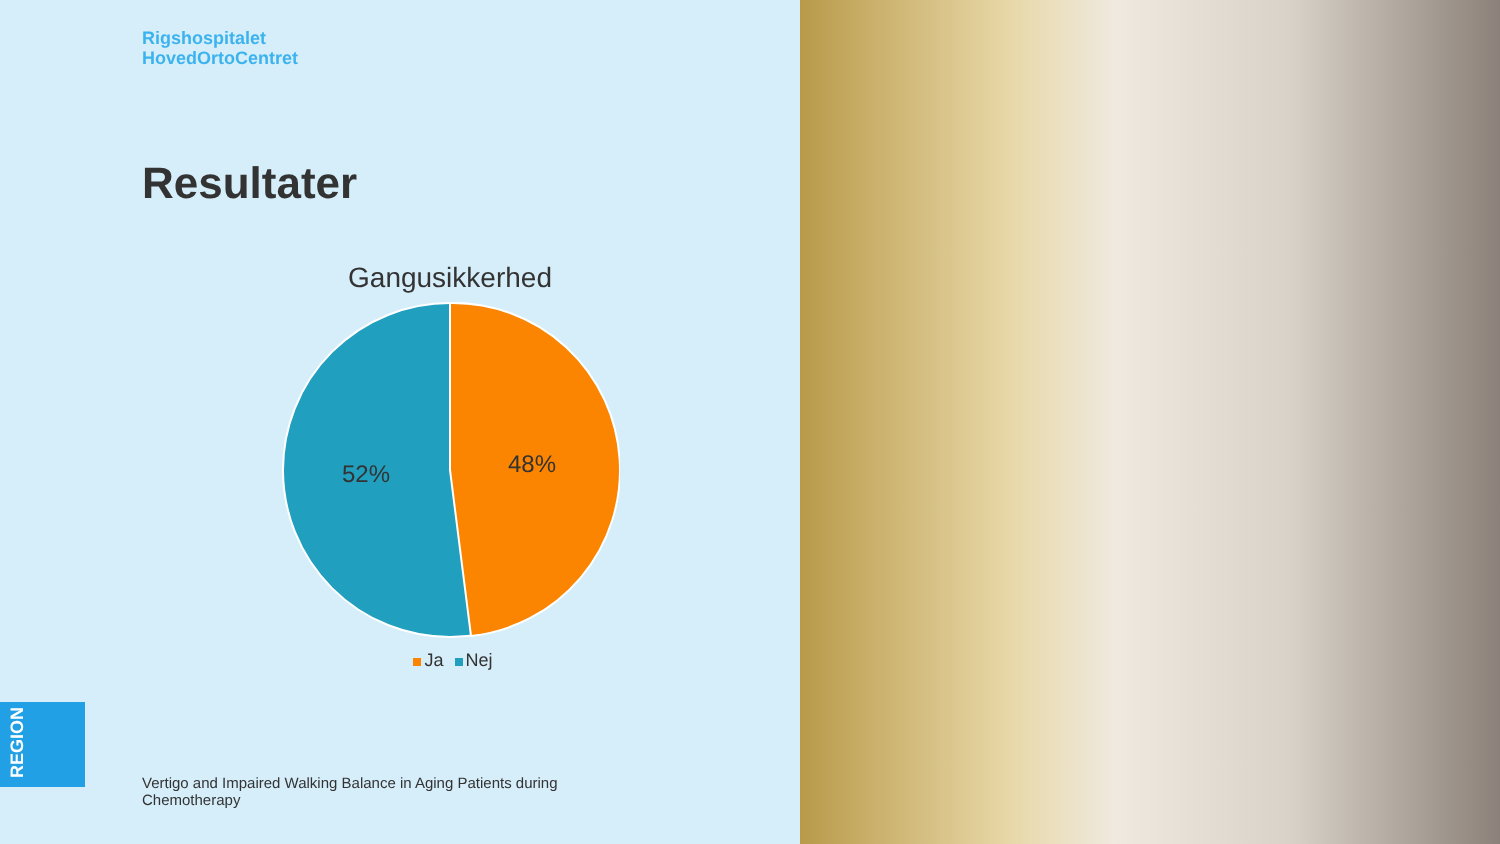Rigshospitalet
HovedOrtoCentret
Resultater
Gangusikkerhed
48%
52%
Ja Nej
REGION
Vertigo and Impaired Walking Balance in Aging Patients during Chemotherapy